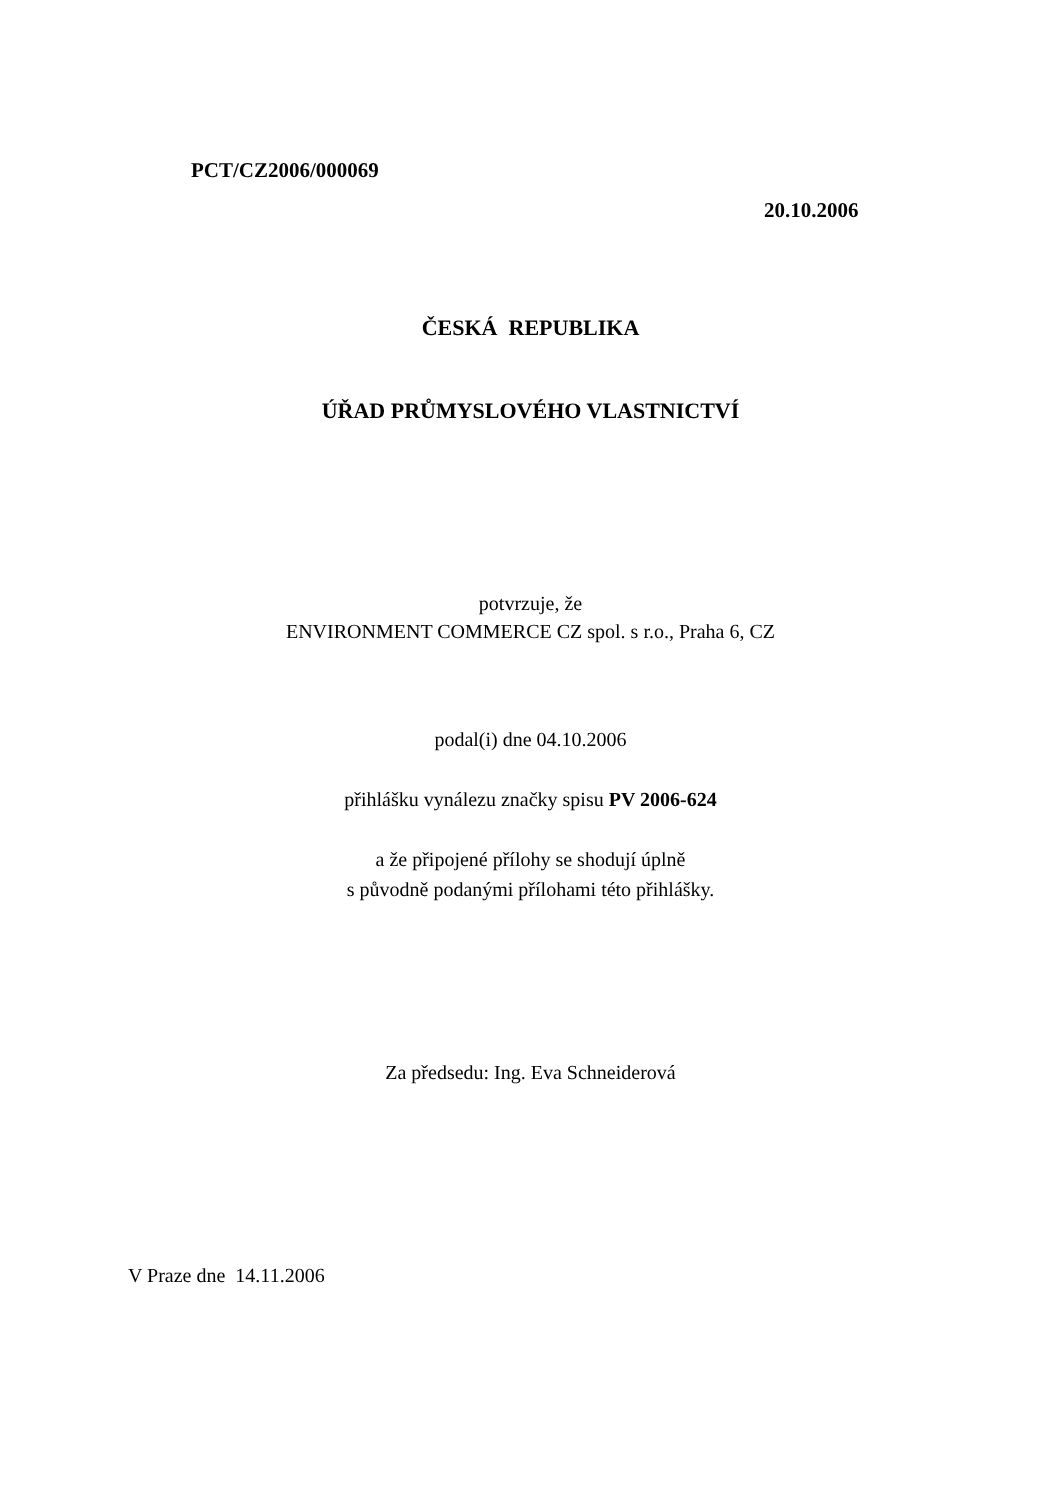PCT/CZ2006/000069
20.10.2006
ČESKÁ REPUBLIKA
ÚŘAD PRŮMYSLOVÉHO VLASTNICTVÍ
potvrzuje, že
ENVIRONMENT COMMERCE CZ spol. s r.o., Praha 6, CZ
podal(i) dne 04.10.2006
přihlášku vynálezu značky spisu PV 2006-624
a že připojené přílohy se shodují úplně
s původně podanými přílohami této přihlášky.
Za předsedu: Ing. Eva Schneiderová
V Praze dne 14.11.2006